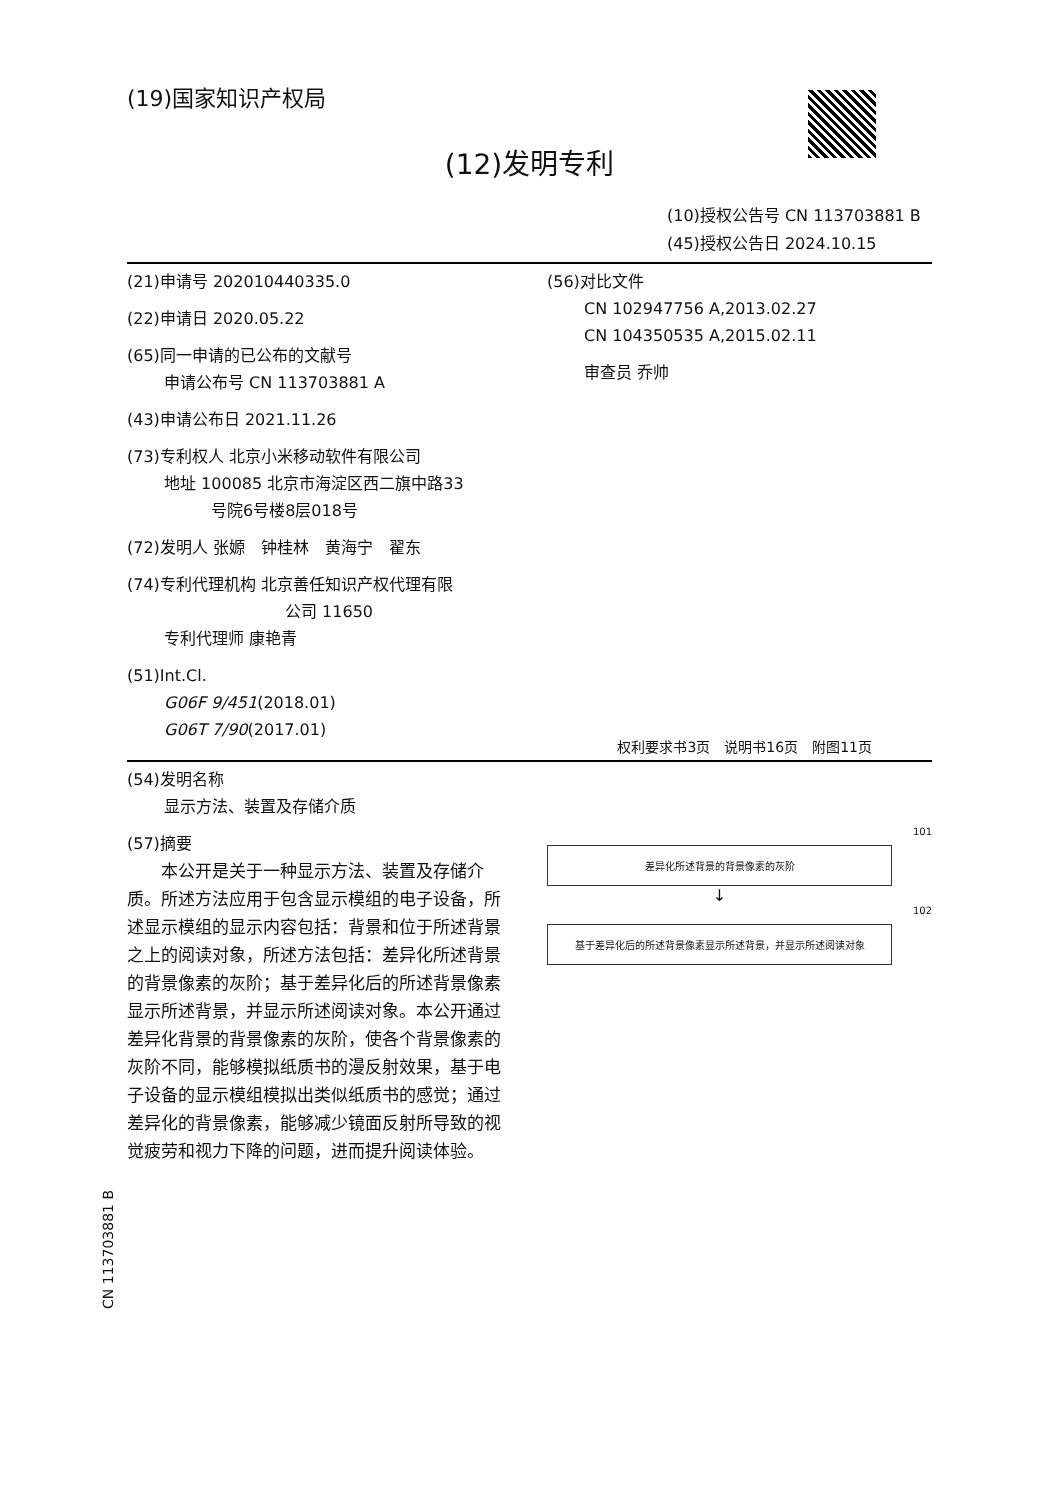(19)国家知识产权局
(12)发明专利
(10)授权公告号 CN 113703881 B
(45)授权公告日 2024.10.15
(21)申请号 202010440335.0
(22)申请日 2020.05.22
(65)同一申请的已公布的文献号
申请公布号 CN 113703881 A
(43)申请公布日 2021.11.26
(73)专利权人 北京小米移动软件有限公司
地址 100085 北京市海淀区西二旗中路33
号院6号楼8层018号
(72)发明人 张嫄　钟桂林　黄海宁　翟东
(74)专利代理机构 北京善任知识产权代理有限
公司 11650
专利代理师 康艳青
(51)Int.Cl.
G06F 9/451(2018.01)
G06T 7/90(2017.01)
(56)对比文件
CN 102947756 A,2013.02.27
CN 104350535 A,2015.02.11
审查员 乔帅
权利要求书3页　说明书16页　附图11页
(54)发明名称
显示方法、装置及存储介质
(57)摘要
　　本公开是关于一种显示方法、装置及存储介质。所述方法应用于包含显示模组的电子设备，所述显示模组的显示内容包括：背景和位于所述背景之上的阅读对象，所述方法包括：差异化所述背景的背景像素的灰阶；基于差异化后的所述背景像素显示所述背景，并显示所述阅读对象。本公开通过差异化背景的背景像素的灰阶，使各个背景像素的灰阶不同，能够模拟纸质书的漫反射效果，基于电子设备的显示模组模拟出类似纸质书的感觉；通过差异化的背景像素，能够减少镜面反射所导致的视觉疲劳和视力下降的问题，进而提升阅读体验。
101
差异化所述背景的背景像素的灰阶
↓
102
基于差异化后的所述背景像素显示所述背景，并显示所述阅读对象
CN 113703881 B